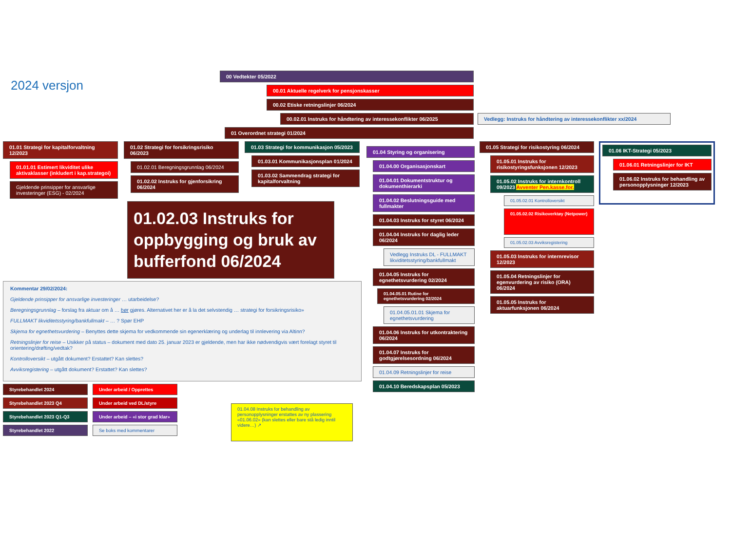2024 versjon
00 Vedtekter 05/2022
00.01 Aktuelle regelverk for pensjonskasser
00.02 Etiske retningslinjer 06/2024
00.02.01 Instruks for håndtering av interessekonflikter 06/2025 Vedlegg: Instruks for håndtering av interessekonflikter xx/2024
01 Overordnet strategi 01/2024
01.01 Strategi for kapitalforvaltning 12/2023
01.01.01 Estimert likviditet ulike aktivaklasser (inkludert i kap.strategoi)
Gjeldende prinsipper for ansvarlige investeringer (ESG) - 02/2024
01.02 Strategi for forsikringsrisiko 06/2023
01.02.01 Beregningsgrunnlag 06/2024
01.02.02 Instruks for gjenforsikring 06/2024
01.03 Strategi for kommunikasjon 05/2023
01.03.01 Kommunikasjonsplan 01/2024
01.03.02 Sammendrag strategi for kapitalforvaltning
01.02.03 Instruks for oppbygging og bruk av bufferfond 06/2024
Kommentar 29/02/2024:
Gjeldende prinsipper for ansvarlige investeringer … utarbeidelse?
Beregningsgrunnlag – forslag fra aktuar om å … bør gjøres. Alternativet her er å la det selvstendig … strategi for forsikringsrisiko»
FULLMAKT likviditetsstyring/bankfullmakt – … ? Spør EHP
Skjema for egnethetsvurdering – Benyttes dette skjema for vedkommende sin egenerklæring og underlag til innlevering via Altinn?
Retningslinjer for reise – Usikker på status – dokument med dato 25. januar 2023 er gjeldende, men har ikke nødvendigvis vært forelagt styret til orientering/drøfting/vedtak?
Kontrolloversikt – utgått dokument? Erstattet? Kan slettes?
Avviksregistering – utgått dokument? Erstattet? Kan slettes?
Styrebehandlet 2024
Styrebehandlet 2023 Q4
Styrebehandlet 2023 Q1-Q3
Styrebehandlet 2022
Under arbeid / Opprettes
Under arbeid ved DL/styre
Under arbeid – «i stor grad klar»
Se boks med kommentarer
01.04.08 Instruks for behandling av personopplysninger erstattes av ny plassering «01.06.02» (kan slettes eller bare stå ledig inntil videre…) ↗
01.04 Styring og organisering
01.04.00 Organisasjonskart
01.04.01 Dokumentstruktur og dokumenthierarki
01.04.02 Beslutningsguide med fullmakter
01.04.03 Instruks for styret 06/2024
01.04.04 Instruks for daglig leder 06/2024
Vedlegg Instruks DL - FULLMAKT likviditetsstyring/bankfullmakt
01.04.05 Instruks for egnethetsvurdering 02/2024
01.04.05.01 Rutine for egnethetsvurdering 02/2024
01.04.05.01.01 Skjema for egnethetsvurdering
01.04.06 Instruks for utkontraktering 06/2024
01.04.07 Instruks for godtgjørelsesordning 06/2024
01.04.09 Retningslinjer for reise
01.04.10 Beredskapsplan 05/2023
01.05 Strategi for risikostyring 06/2024
01.05.01 Instruks for risikostyringsfunksjonen 12/2023
01.05.02 Instruks for internkontroll 09/2023 Avventer Pen.kasse.for.
01.05.02.01 Kontrolloversikt
01.05.02.02 Risikoverktøy (Netpower)
01.05.02.03 Avviksregistering
01.05.03 Instruks for internrevisor 12/2023
01.05.04 Retningslinjer for egenvurdering av risiko (ORA) 06/2024
01.05.05 Instruks for aktuarfunksjonen 06/2024
01.06 IKT-Strategi 05/2023
01.06.01 Retningslinjer for IKT
01.06.02 Instruks for behandling av personopplysninger 12/2023